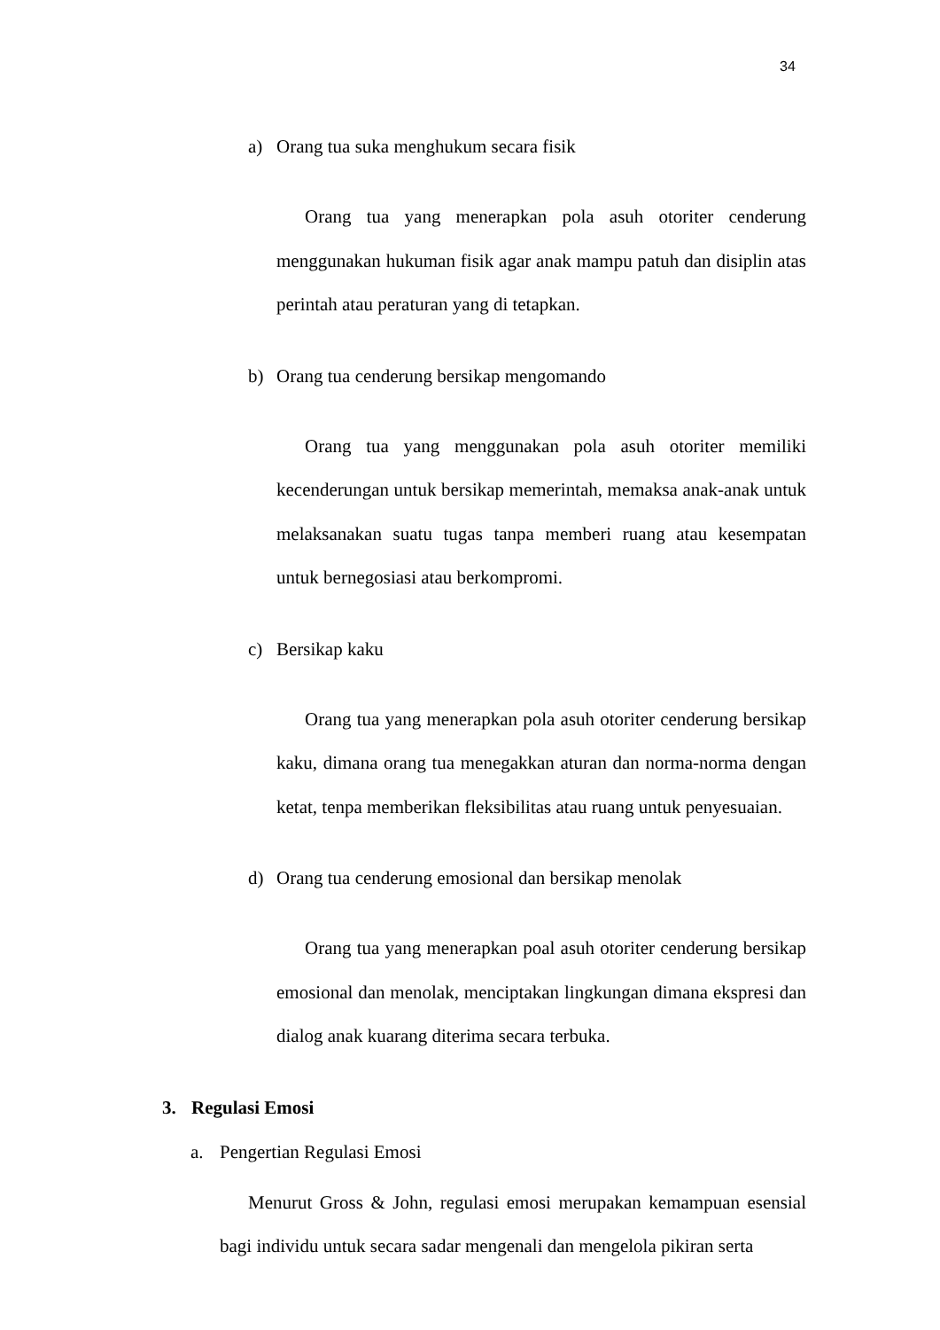34
a) Orang tua suka menghukum secara fisik
Orang tua yang menerapkan pola asuh otoriter cenderung menggunakan hukuman fisik agar anak mampu patuh dan disiplin atas perintah atau peraturan yang di tetapkan.
b) Orang tua cenderung bersikap mengomando
Orang tua yang menggunakan pola asuh otoriter memiliki kecenderungan untuk bersikap memerintah, memaksa anak-anak untuk melaksanakan suatu tugas tanpa memberi ruang atau kesempatan untuk bernegosiasi atau berkompromi.
c) Bersikap kaku
Orang tua yang menerapkan pola asuh otoriter cenderung bersikap kaku, dimana orang tua menegakkan aturan dan norma-norma dengan ketat, tenpa memberikan fleksibilitas atau ruang untuk penyesuaian.
d) Orang tua cenderung emosional dan bersikap menolak
Orang tua yang menerapkan poal asuh otoriter cenderung bersikap emosional dan menolak, menciptakan lingkungan dimana ekspresi dan dialog anak kuarang diterima secara terbuka.
3. Regulasi Emosi
a. Pengertian Regulasi Emosi
Menurut Gross & John, regulasi emosi merupakan kemampuan esensial bagi individu untuk secara sadar mengenali dan mengelola pikiran serta